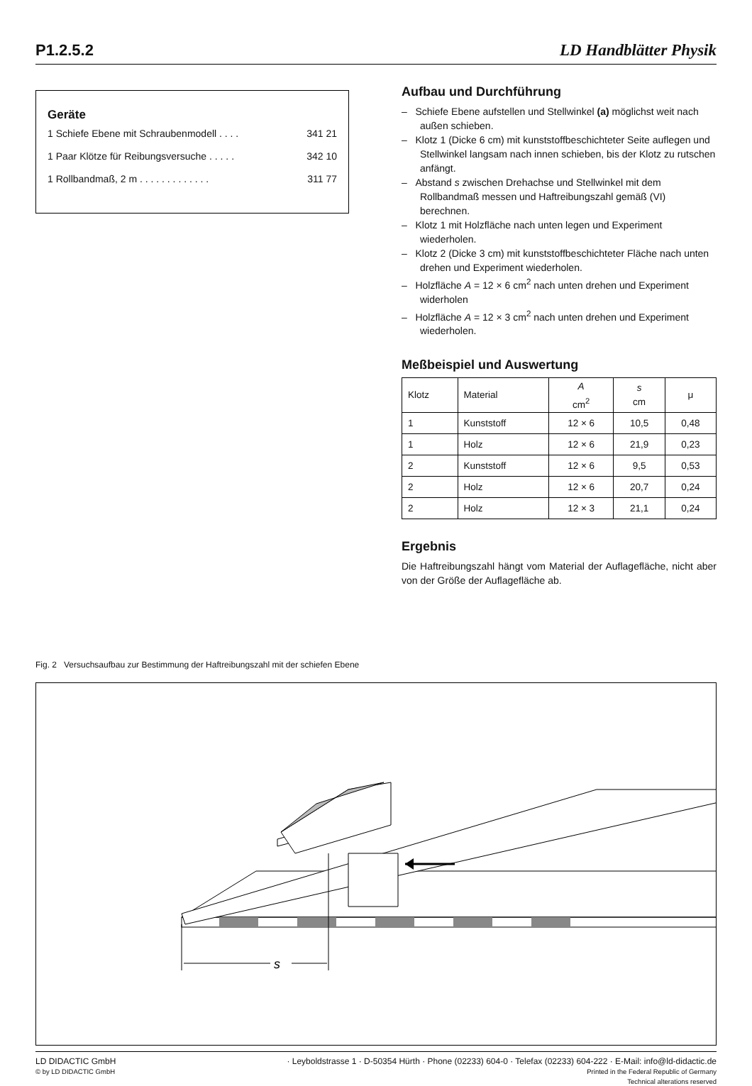P1.2.5.2 LD Handblätter Physik
Geräte
1 Schiefe Ebene mit Schraubenmodell . . . . 341 21
1 Paar Klötze für Reibungsversuche . . . . . 342 10
1 Rollbandmaß, 2 m . . . . . . . . . . . . . 311 77
Aufbau und Durchführung
– Schiefe Ebene aufstellen und Stellwinkel (a) möglichst weit nach außen schieben.
– Klotz 1 (Dicke 6 cm) mit kunststoffbeschichteter Seite auflegen und Stellwinkel langsam nach innen schieben, bis der Klotz zu rutschen anfängt.
– Abstand s zwischen Drehachse und Stellwinkel mit dem Rollbandmaß messen und Haftreibungszahl gemäß (VI) berechnen.
– Klotz 1 mit Holzfläche nach unten legen und Experiment wiederholen.
– Klotz 2 (Dicke 3 cm) mit kunststoffbeschichteter Fläche nach unten drehen und Experiment wiederholen.
– Holzfläche A = 12 × 6 cm<sup>2</sup> nach unten drehen und Experiment widerholen
– Holzfläche A = 12 × 3 cm<sup>2</sup> nach unten drehen und Experiment wiederholen.
Meßbeispiel und Auswertung
| Klotz | Material | A cm<sup>2</sup> | s cm | μ |
| --- | --- | --- | --- | --- |
| 1 | Kunststoff | 12 × 6 | 10,5 | 0,48 |
| 1 | Holz | 12 × 6 | 21,9 | 0,23 |
| 2 | Kunststoff | 12 × 6 | 9,5 | 0,53 |
| 2 | Holz | 12 × 6 | 20,7 | 0,24 |
| 2 | Holz | 12 × 3 | 21,1 | 0,24 |
Ergebnis
Die Haftreibungszahl hängt vom Material der Auflagefläche, nicht aber von der Größe der Auflagefläche ab.
Fig. 2 Versuchsaufbau zur Bestimmung der Haftreibungszahl mit der schiefen Ebene
s
LD DIDACTIC GmbH
© by LD DIDACTIC GmbH
· Leyboldstrasse 1 · D-50354 Hürth · Phone (02233) 604-0 · Telefax (02233) 604-222 · E-Mail: info@ld-didactic.de
Printed in the Federal Republic of Germany
Technical alterations reserved